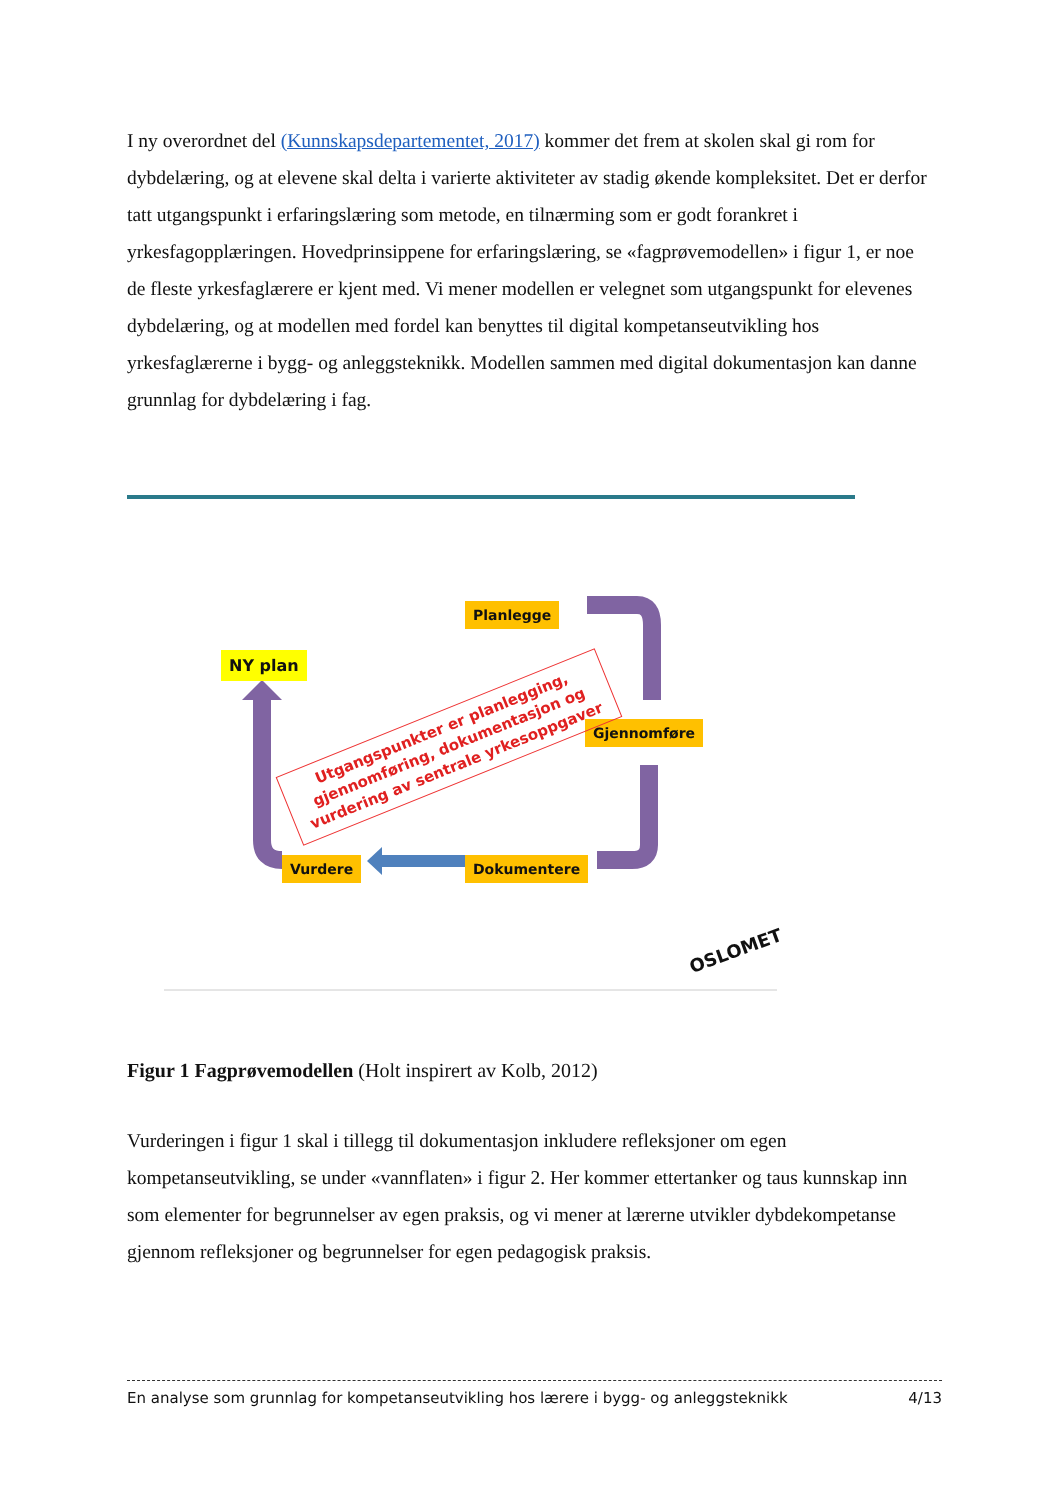I ny overordnet del (Kunnskapsdepartementet, 2017) kommer det frem at skolen skal gi rom for dybdelæring, og at elevene skal delta i varierte aktiviteter av stadig økende kompleksitet. Det er derfor tatt utgangspunkt i erfaringslæring som metode, en tilnærming som er godt forankret i yrkesfagopplæringen. Hovedprinsippene for erfaringslæring, se «fagprøvemodellen» i figur 1, er noe de fleste yrkesfaglærere er kjent med. Vi mener modellen er velegnet som utgangspunkt for elevenes dybdelæring, og at modellen med fordel kan benyttes til digital kompetanseutvikling hos yrkesfaglærerne i bygg- og anleggsteknikk. Modellen sammen med digital dokumentasjon kan danne grunnlag for dybdelæring i fag.
Planlegge
NY plan
Gjennomføre
Vurdere Dokumentere
Utgangspunkter er planlegging, gjennomføring, dokumentasjon og vurdering av sentrale yrkesoppgaver
OSLOMET
Figur 1 Fagprøvemodellen (Holt inspirert av Kolb, 2012)
Vurderingen i figur 1 skal i tillegg til dokumentasjon inkludere refleksjoner om egen kompetanseutvikling, se under «vannflaten» i figur 2. Her kommer ettertanker og taus kunnskap inn som elementer for begrunnelser av egen praksis, og vi mener at lærerne utvikler dybdekompetanse gjennom refleksjoner og begrunnelser for egen pedagogisk praksis.
En analyse som grunnlag for kompetanseutvikling hos lærere i bygg- og anleggsteknikk 4/13